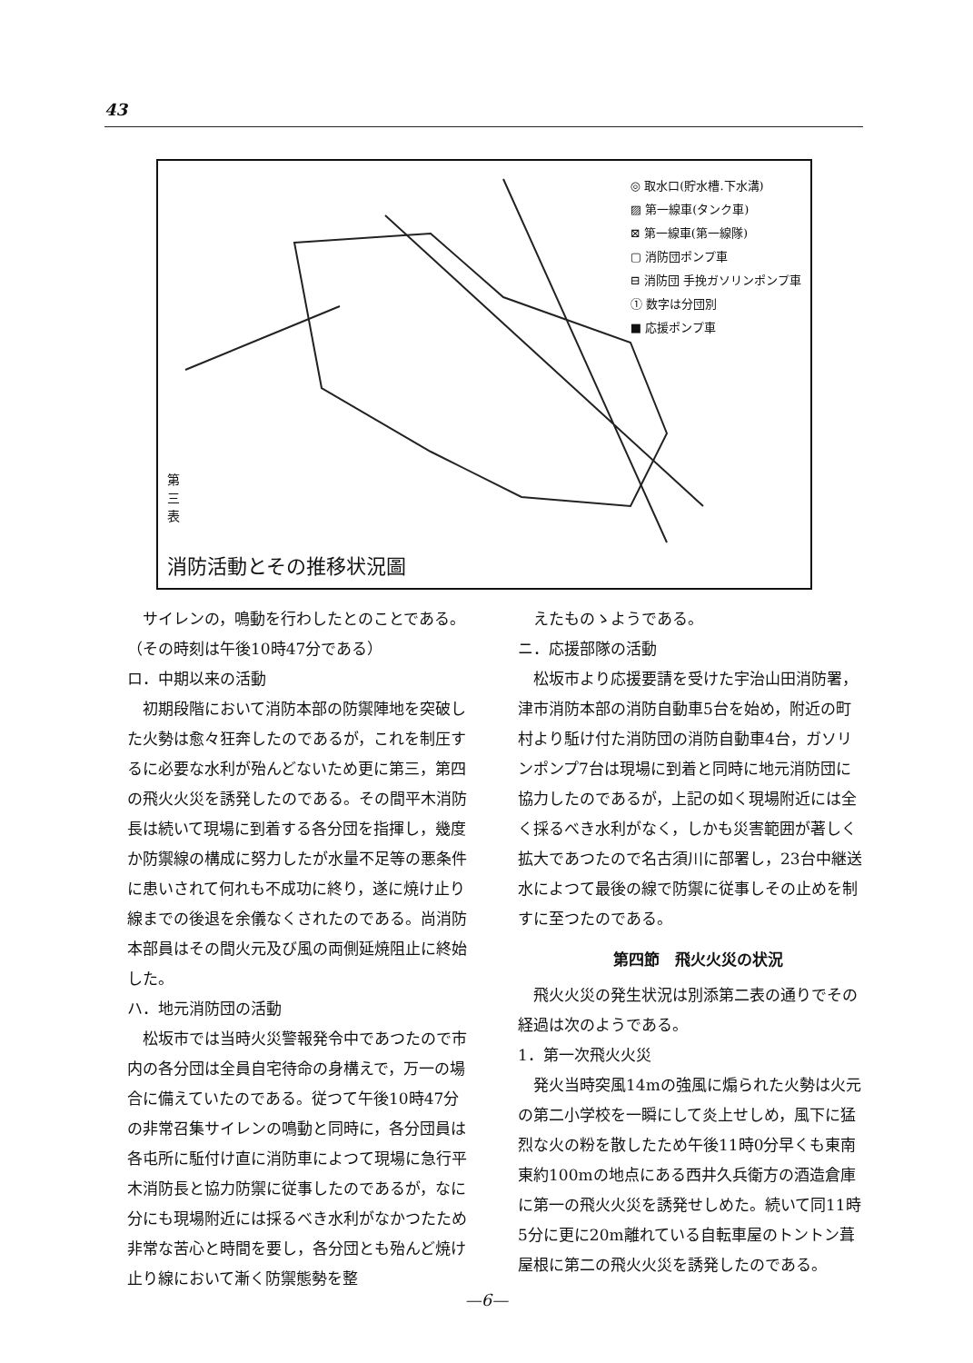43
◎ 取水口(貯水槽.下水溝)
▨ 第一線車(タンク車)
⊠ 第一線車(第一線隊)
▢ 消防団ポンプ車
⊟ 消防団 手挽ガソリンポンプ車
① 数字は分団別
■ 応援ポンプ車
第三表
消防活動とその推移状況圖
サイレンの，鳴動を行わしたとのことである。（その時刻は午後10時47分である）
ロ．中期以来の活動
初期段階において消防本部の防禦陣地を突破した火勢は愈々狂奔したのであるが，これを制圧するに必要な水利が殆んどないため更に第三，第四の飛火火災を誘発したのである。その間平木消防長は続いて現場に到着する各分団を指揮し，幾度か防禦線の構成に努力したが水量不足等の悪条件に患いされて何れも不成功に終り，遂に焼け止り線までの後退を余儀なくされたのである。尚消防本部員はその間火元及び風の両側延焼阻止に終始した。
ハ．地元消防団の活動
松坂市では当時火災警報発令中であつたので市内の各分団は全員自宅待命の身構えで，万一の場合に備えていたのである。従つて午後10時47分の非常召集サイレンの鳴動と同時に，各分団員は各屯所に駈付け直に消防車によつて現場に急行平木消防長と協力防禦に従事したのであるが，なに分にも現場附近には採るべき水利がなかつたため非常な苦心と時間を要し，各分団とも殆んど焼け止り線において漸く防禦態勢を整
えたものゝようである。
ニ．応援部隊の活動
松坂市より応援要請を受けた宇治山田消防署，津市消防本部の消防自動車5台を始め，附近の町村より駈け付た消防団の消防自動車4台，ガソリンポンプ7台は現場に到着と同時に地元消防団に協力したのであるが，上記の如く現場附近には全く採るべき水利がなく，しかも災害範囲が著しく拡大であつたので名古須川に部署し，23台中継送水によつて最後の線で防禦に従事しその止めを制すに至つたのである。
第四節　飛火火災の状況
飛火火災の発生状況は別添第二表の通りでその経過は次のようである。
1．第一次飛火火災
発火当時突風14mの強風に煽られた火勢は火元の第二小学校を一瞬にして炎上せしめ，風下に猛烈な火の粉を散したため午後11時0分早くも東南東約100mの地点にある西井久兵衛方の酒造倉庫に第一の飛火火災を誘発せしめた。続いて同11時5分に更に20m離れている自転車屋のトントン葺屋根に第二の飛火火災を誘発したのである。
—6—